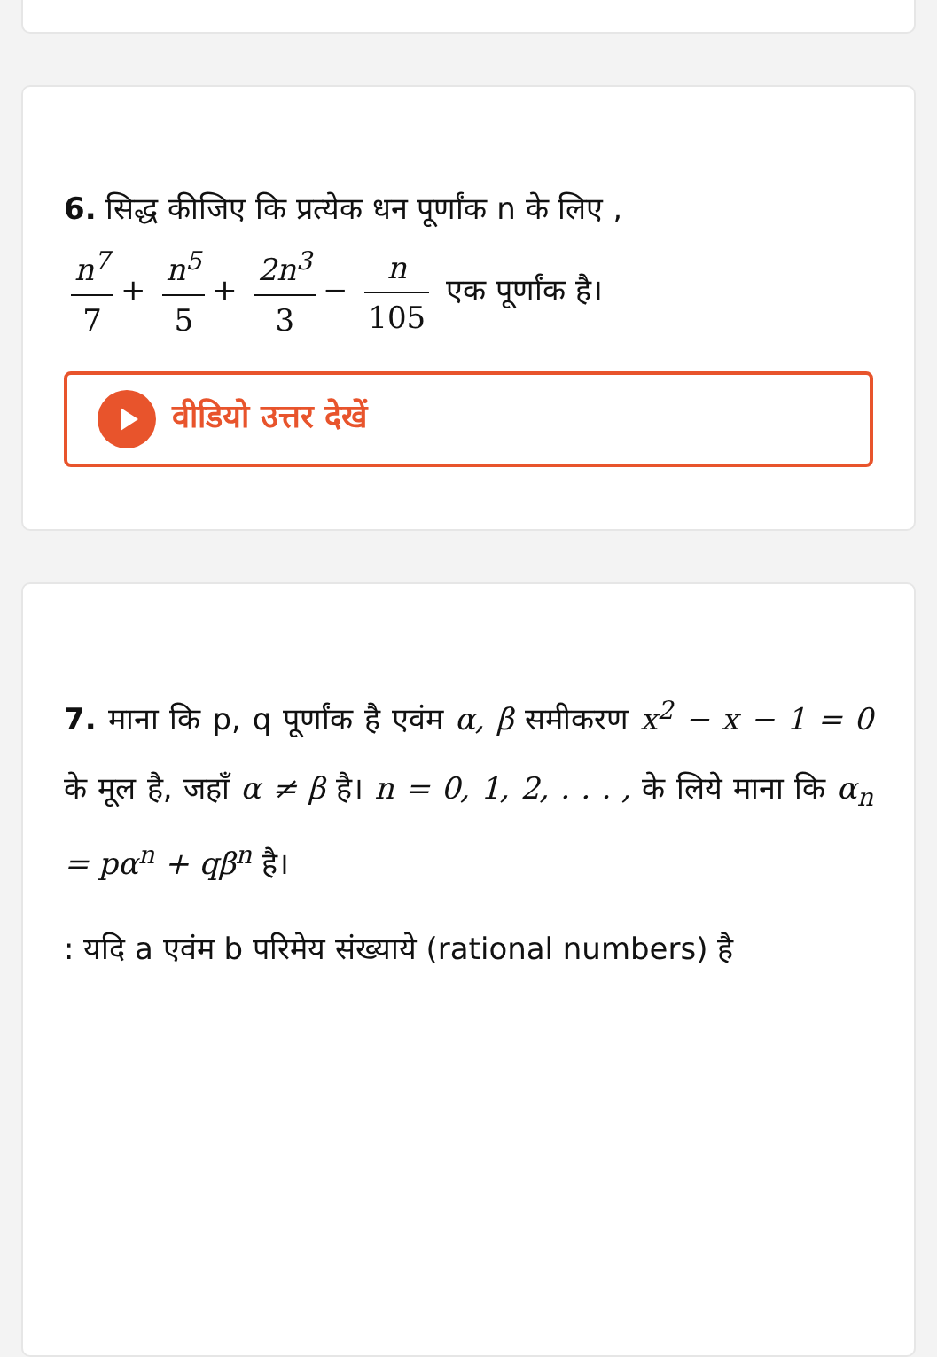6. सिद्ध कीजिए कि प्रत्येक धन पूर्णांक n के लिए ,
n<sup>7</sup> 7 + n<sup>5</sup> 5 + 2n<sup>3</sup> 3 − n 105 एक पूर्णांक है।
वीडियो उत्तर देखें
7. माना कि p, q पूर्णांक है एवंम α, β समीकरण x<sup>2</sup> − x − 1 = 0 के मूल है, जहाँ α ≠ β है। n = 0, 1, 2, . . . , के लिये माना कि α<sub>n</sub> = pα<sup>n</sup> + qβ<sup>n</sup> है।
: यदि a एवंम b परिमेय संख्याये (rational numbers) है